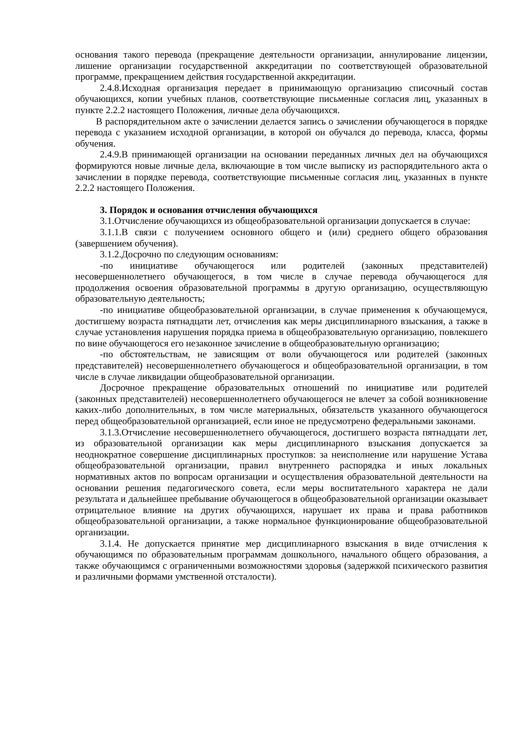основания такого перевода (прекращение деятельности организации, аннулирование лицензии, лишение организации государственной аккредитации по соответствующей образовательной программе, прекращением действия государственной аккредитации.
2.4.8.Исходная организация передает в принимающую организацию списочный состав обучающихся, копии учебных планов, соответствующие письменные согласия лиц, указанных в пункте 2.2.2 настоящего Положения, личные дела обучающихся.
В распорядительном акте о зачислении делается запись о зачислении обучающегося в порядке перевода с указанием исходной организации, в которой он обучался до перевода, класса, формы обучения.
2.4.9.В принимающей организации на основании переданных личных дел на обучающихся формируются новые личные дела, включающие в том числе выписку из распорядительного акта о зачислении в порядке перевода, соответствующие письменные согласия лиц, указанных в пункте 2.2.2 настоящего Положения.
3. Порядок и основания отчисления обучающихся
3.1.Отчисление обучающихся из общеобразовательной организации допускается в случае:
3.1.1.В связи с получением основного общего и (или) среднего общего образования (завершением обучения).
3.1.2.Досрочно по следующим основаниям:
-по инициативе обучающегося или родителей (законных представителей) несовершеннолетнего обучающегося, в том числе в случае перевода обучающегося для продолжения освоения образовательной программы в другую организацию, осуществляющую образовательную деятельность;
-по инициативе общеобразовательной организации, в случае применения к обучающемуся, достигшему возраста пятнадцати лет, отчисления как меры дисциплинарного взыскания, а также в случае установления нарушения порядка приема в общеобразовательную организацию, повлекшего по вине обучающегося его незаконное зачисление в общеобразовательную организацию;
-по обстоятельствам, не зависящим от воли обучающегося или родителей (законных представителей) несовершеннолетнего обучающегося и общеобразовательной организации, в том числе в случае ликвидации общеобразовательной организации.
Досрочное прекращение образовательных отношений по инициативе или родителей (законных представителей) несовершеннолетнего обучающегося не влечет за собой возникновение каких-либо дополнительных, в том числе материальных, обязательств указанного обучающегося перед общеобразовательной организацией, если иное не предусмотрено федеральными законами.
3.1.3.Отчисление несовершеннолетнего обучающегося, достигшего возраста пятнадцати лет, из образовательной организации как меры дисциплинарного взыскания допускается за неоднократное совершение дисциплинарных проступков: за неисполнение или нарушение Устава общеобразовательной организации, правил внутреннего распорядка и иных локальных нормативных актов по вопросам организации и осуществления образовательной деятельности на основании решения педагогического совета, если меры воспитательного характера не дали результата и дальнейшее пребывание обучающегося в общеобразовательной организации оказывает отрицательное влияние на других обучающихся, нарушает их права и права работников общеобразовательной организации, а также нормальное функционирование общеобразовательной организации.
3.1.4. Не допускается принятие мер дисциплинарного взыскания в виде отчисления к обучающимся по образовательным программам дошкольного, начального общего образования, а также обучающимся с ограниченными возможностями здоровья (задержкой психического развития и различными формами умственной отсталости).